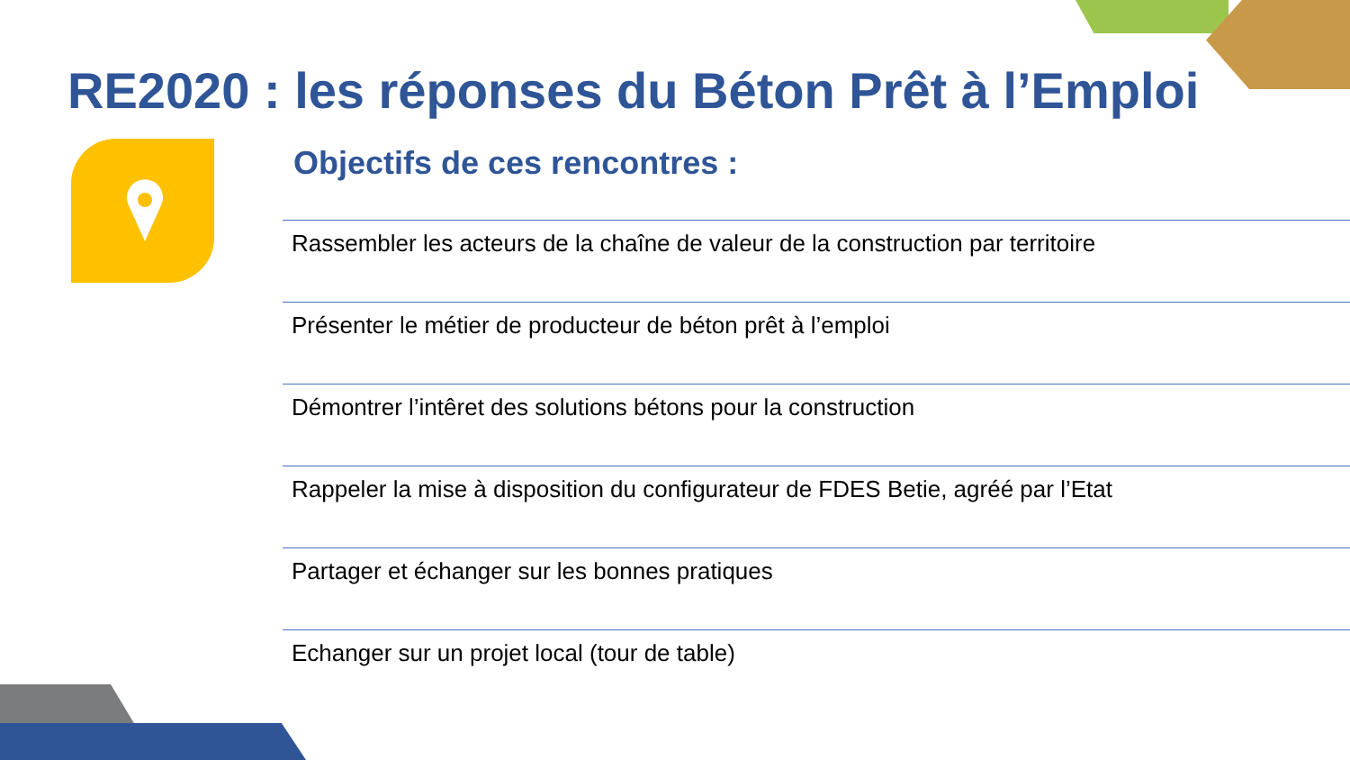RE2020 : les réponses du Béton Prêt à l’Emploi
Objectifs de ces rencontres :
Rassembler les acteurs de la chaîne de valeur de la construction par territoire
Présenter le métier de producteur de béton prêt à l’emploi
Démontrer l’intêret des solutions bétons pour la construction
Rappeler la mise à disposition du configurateur de FDES Betie, agréé par l’Etat
Partager et échanger sur les bonnes pratiques
Echanger sur un projet local (tour de table)